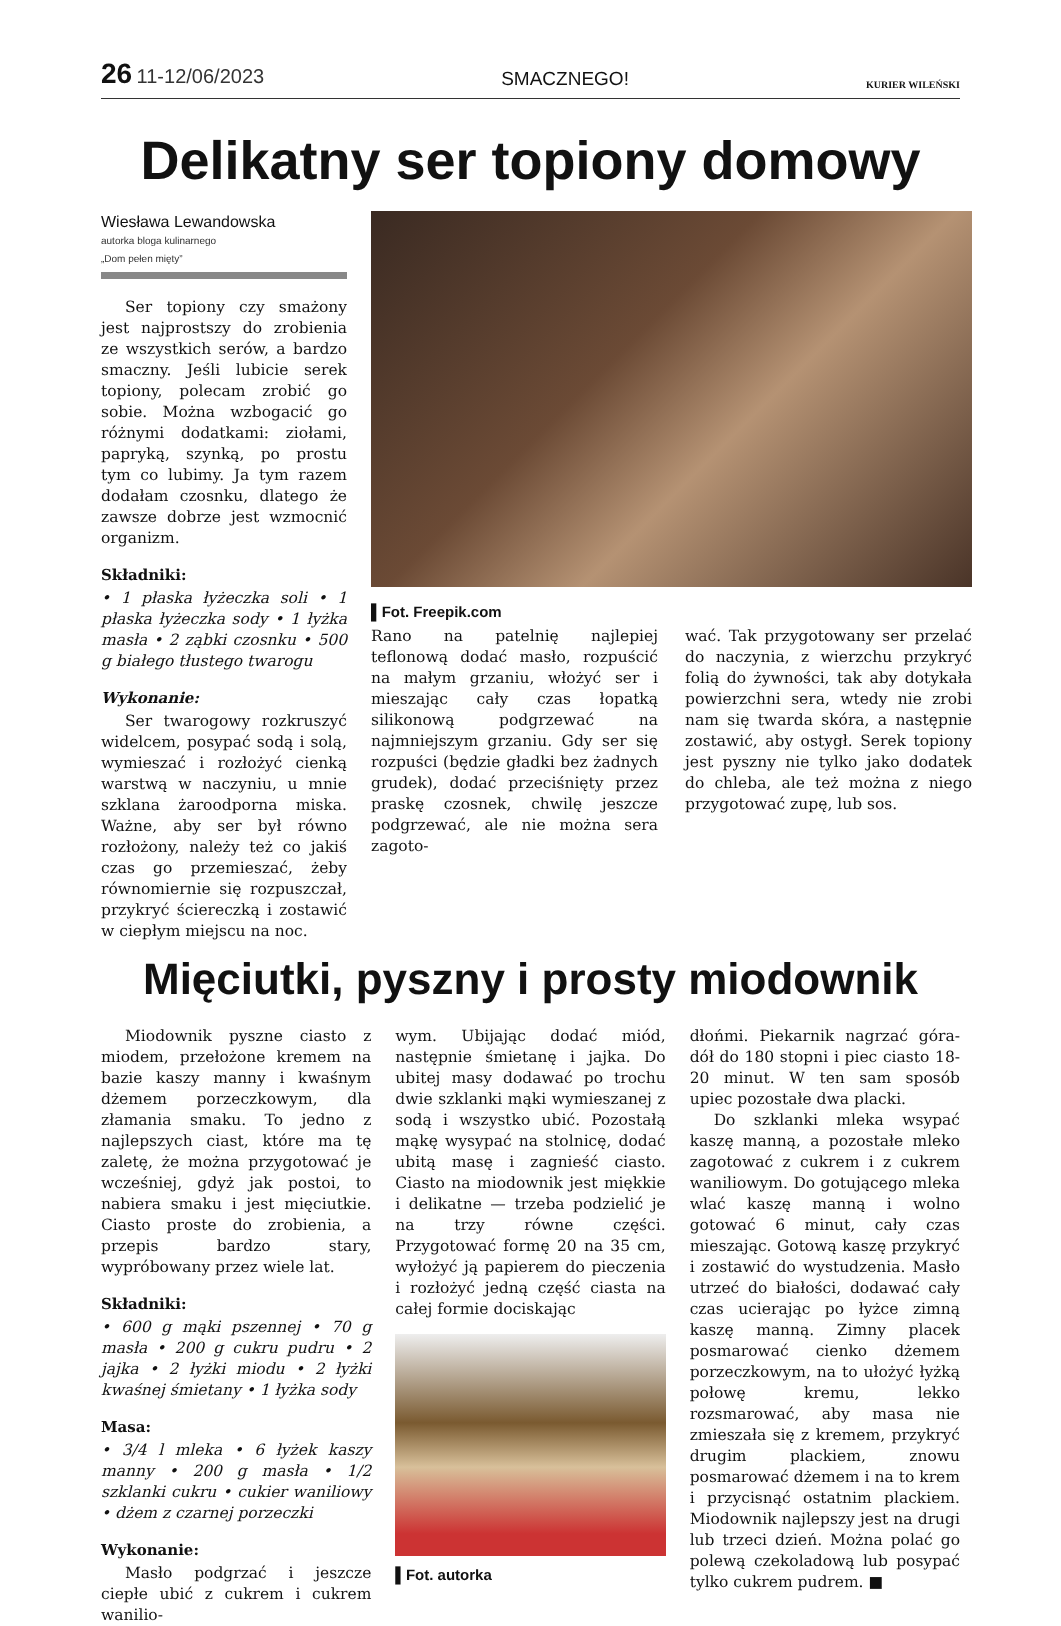26 11-12/06/2023
SMACZNEGO!
KURIER WILEŃSKI
Delikatny ser topiony domowy
Wiesława Lewandowska
autorka bloga kulinarnego
„Dom pełen mięty”
Ser topiony czy smażony jest najprostszy do zrobienia ze wszystkich serów, a bardzo smaczny. Jeśli lubicie serek topiony, polecam zrobić go sobie. Można wzbogacić go różnymi dodatkami: ziołami, papryką, szynką, po prostu tym co lubimy. Ja tym razem dodałam czosnku, dlatego że zawsze dobrze jest wzmocnić organizm.
Składniki:
• 1 płaska łyżeczka soli • 1 płaska łyżeczka sody • 1 łyżka masła • 2 ząbki czosnku • 500 g białego tłustego twarogu
Wykonanie:
Ser twarogowy rozkruszyć widelcem, posypać sodą i solą, wymieszać i rozłożyć cienką warstwą w naczyniu, u mnie szklana żaroodporna miska. Ważne, aby ser był równo rozłożony, należy też co jakiś czas go przemieszać, żeby równomiernie się rozpuszczał, przykryć ściereczką i zostawić w ciepłym miejscu na noc.
▌Fot. Freepik.com
Rano na patelnię najlepiej teflonową dodać masło, rozpuścić na małym grzaniu, włożyć ser i mieszając cały czas łopatką silikonową podgrzewać na najmniejszym grzaniu. Gdy ser się rozpuści (będzie gładki bez żadnych grudek), dodać przeciśnięty przez praskę czosnek, chwilę jeszcze podgrzewać, ale nie można sera zagoto-
wać. Tak przygotowany ser przelać do naczynia, z wierzchu przykryć folią do żywności, tak aby dotykała powierzchni sera, wtedy nie zrobi nam się twarda skóra, a następnie zostawić, aby ostygł. Serek topiony jest pyszny nie tylko jako dodatek do chleba, ale też można z niego przygotować zupę, lub sos.
Mięciutki, pyszny i prosty miodownik
Miodownik pyszne ciasto z miodem, przełożone kremem na bazie kaszy manny i kwaśnym dżemem porzeczkowym, dla złamania smaku. To jedno z najlepszych ciast, które ma tę zaletę, że można przygotować je wcześniej, gdyż jak postoi, to nabiera smaku i jest mięciutkie. Ciasto proste do zrobienia, a przepis bardzo stary, wypróbowany przez wiele lat.
Składniki:
• 600 g mąki pszennej • 70 g masła • 200 g cukru pudru • 2 jajka • 2 łyżki miodu • 2 łyżki kwaśnej śmietany • 1 łyżka sody
Masa:
• 3/4 l mleka • 6 łyżek kaszy manny • 200 g masła • 1/2 szklanki cukru • cukier waniliowy • dżem z czarnej porzeczki
Wykonanie:
Masło podgrzać i jeszcze ciepłe ubić z cukrem i cukrem wanilio-
wym. Ubijając dodać miód, następnie śmietanę i jajka. Do ubitej masy dodawać po trochu dwie szklanki mąki wymieszanej z sodą i wszystko ubić. Pozostałą mąkę wysypać na stolnicę, dodać ubitą masę i zagnieść ciasto. Ciasto na miodownik jest miękkie i delikatne — trzeba podzielić je na trzy równe części. Przygotować formę 20 na 35 cm, wyłożyć ją papierem do pieczenia i rozłożyć jedną część ciasta na całej formie dociskając
▌Fot. autorka
dłońmi. Piekarnik nagrzać góra-dół do 180 stopni i piec ciasto 18-20 minut. W ten sam sposób upiec pozostałe dwa placki.
Do szklanki mleka wsypać kaszę manną, a pozostałe mleko zagotować z cukrem i z cukrem waniliowym. Do gotującego mleka wlać kaszę manną i wolno gotować 6 minut, cały czas mieszając. Gotową kaszę przykryć i zostawić do wystudzenia. Masło utrzeć do białości, dodawać cały czas ucierając po łyżce zimną kaszę manną. Zimny placek posmarować cienko dżemem porzeczkowym, na to ułożyć łyżką połowę kremu, lekko rozsmarować, aby masa nie zmieszała się z kremem, przykryć drugim plackiem, znowu posmarować dżemem i na to krem i przycisnąć ostatnim plackiem. Miodownik najlepszy jest na drugi lub trzeci dzień. Można polać go polewą czekoladową lub posypać tylko cukrem pudrem. ■